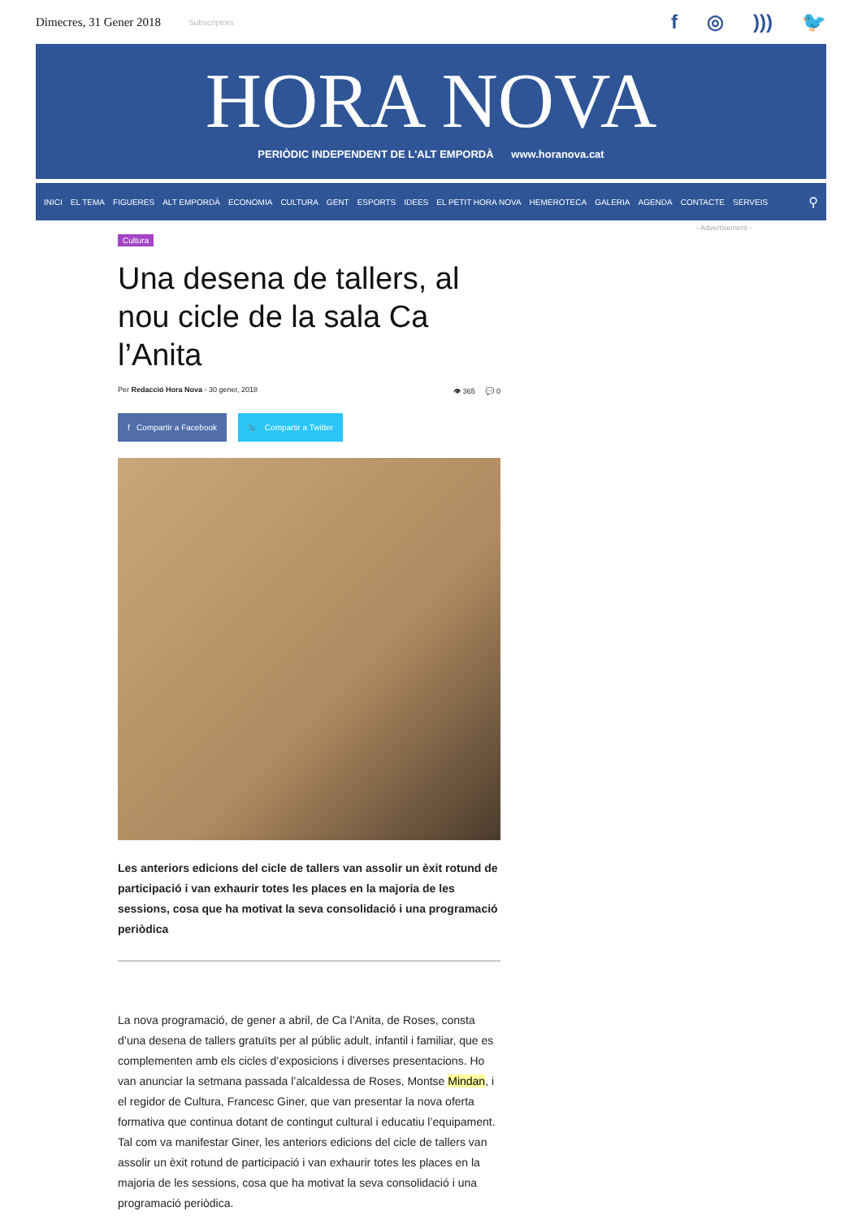Dimecres, 31 Gener 2018 Subscriptors
f ◎))) 🐦
HORA NOVA
PERIÒDIC INDEPENDENT DE L'ALT EMPORDÀ www.horanova.cat
INICI EL TEMA FIGUERES ALT EMPORDÀ ECONOMIA CULTURA GENT ESPORTS IDEES EL PETIT HORA NOVA HEMEROTECA GALERIA AGENDA CONTACTE SERVEIS ⚲
- Advertisement -
Cultura
Una desena de tallers, al nou cicle de la sala Ca l’Anita
Per Redacció Hora Nova - 30 gener, 2018 👁 365 💬 0
f Compartir a Facebook 🐦 Compartir a Twitter
Les anteriors edicions del cicle de tallers van assolir un èxit rotund de participació i van exhaurir totes les places en la majoria de les sessions, cosa que ha motivat la seva consolidació i una programació periòdica
La nova programació, de gener a abril, de Ca l’Anita, de Roses, consta d’una desena de tallers gratuïts per al públic adult, infantil i familiar, que es complementen amb els cicles d’exposicions i diverses presentacions. Ho van anunciar la setmana passada l’alcaldessa de Roses, Montse Mindan, i el regidor de Cultura, Francesc Giner, que van presentar la nova oferta formativa que continua dotant de contingut cultural i educatiu l’equipament. Tal com va manifestar Giner, les anteriors edicions del cicle de tallers van assolir un èxit rotund de participació i van exhaurir totes les places en la majoria de les sessions, cosa que ha motivat la seva consolidació i una programació periòdica.